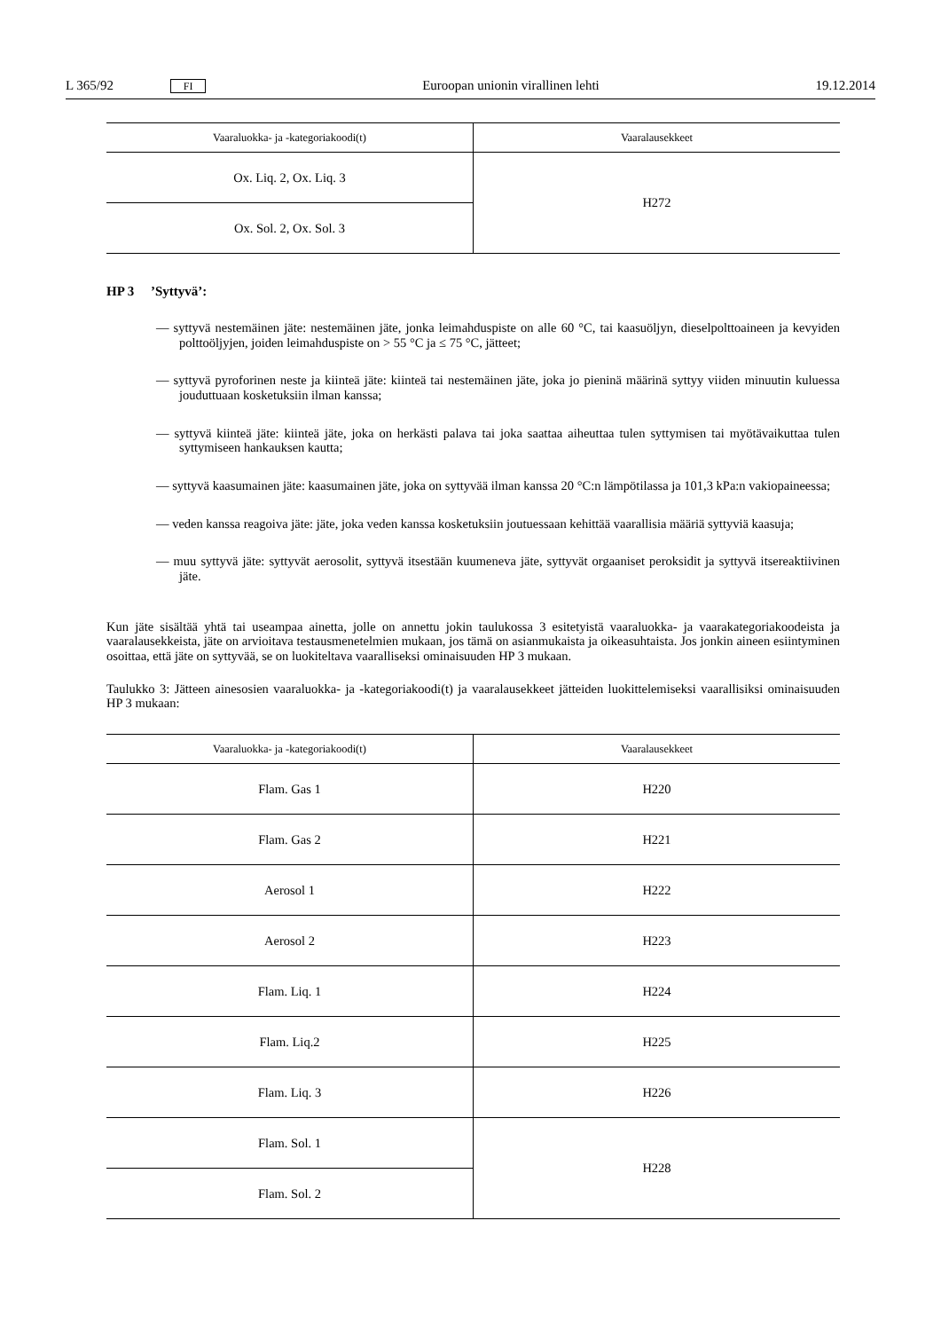L 365/92 FI Euroopan unionin virallinen lehti 19.12.2014
| Vaaraluokka- ja -kategoriakoodi(t) | Vaaralausekkeet |
| --- | --- |
| Ox. Liq. 2, Ox. Liq. 3 | H272 |
| Ox. Sol. 2, Ox. Sol. 3 | |
HP 3 ’Syttyvä’:
— syttyvä nestemäinen jäte: nestemäinen jäte, jonka leimahduspiste on alle 60 °C, tai kaasuöljyn, dieselpolttoaineen ja kevyiden polttoöljyjen, joiden leimahduspiste on > 55 °C ja ≤ 75 °C, jätteet;
— syttyvä pyroforinen neste ja kiinteä jäte: kiinteä tai nestemäinen jäte, joka jo pieninä määrinä syttyy viiden minuutin kuluessa jouduttuaan kosketuksiin ilman kanssa;
— syttyvä kiinteä jäte: kiinteä jäte, joka on herkästi palava tai joka saattaa aiheuttaa tulen syttymisen tai myötävaikuttaa tulen syttymiseen hankauksen kautta;
— syttyvä kaasumainen jäte: kaasumainen jäte, joka on syttyvää ilman kanssa 20 °C:n lämpötilassa ja 101,3 kPa:n vakiopaineessa;
— veden kanssa reagoiva jäte: jäte, joka veden kanssa kosketuksiin joutuessaan kehittää vaarallisia määriä syttyviä kaasuja;
— muu syttyvä jäte: syttyvät aerosolit, syttyvä itsestään kuumeneva jäte, syttyvät orgaaniset peroksidit ja syttyvä itsereaktiivinen jäte.
Kun jäte sisältää yhtä tai useampaa ainetta, jolle on annettu jokin taulukossa 3 esitetyistä vaaraluokka- ja vaarakategoriakoodeista ja vaaralausekkeista, jäte on arvioitava testausmenetelmien mukaan, jos tämä on asianmukaista ja oikeasuhtaista. Jos jonkin aineen esiintyminen osoittaa, että jäte on syttyvää, se on luokiteltava vaaralliseksi ominaisuuden HP 3 mukaan.
Taulukko 3: Jätteen ainesosien vaaraluokka- ja -kategoriakoodi(t) ja vaaralausekkeet jätteiden luokittelemiseksi vaarallisiksi ominaisuuden HP 3 mukaan:
| Vaaraluokka- ja -kategoriakoodi(t) | Vaaralausekkeet |
| --- | --- |
| Flam. Gas 1 | H220 |
| Flam. Gas 2 | H221 |
| Aerosol 1 | H222 |
| Aerosol 2 | H223 |
| Flam. Liq. 1 | H224 |
| Flam. Liq.2 | H225 |
| Flam. Liq. 3 | H226 |
| Flam. Sol. 1 | H228 |
| Flam. Sol. 2 | |